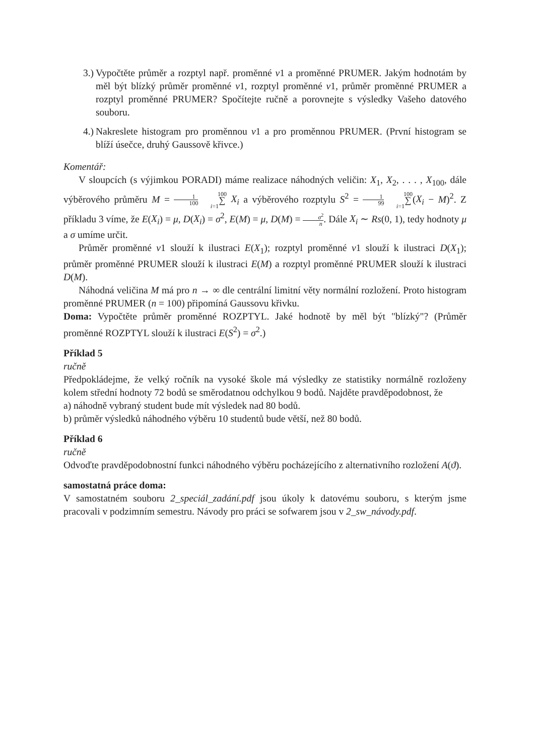3.) Vypočtěte průměr a rozptyl např. proměnné v1 a proměnné PRUMER. Jakým hodnotám by měl být blízký průměr proměnné v1, rozptyl proměnné v1, průměr proměnné PRUMER a rozptyl proměnné PRUMER? Spočítejte ručně a porovnejte s výsledky Vašeho datového souboru.
4.) Nakreslete histogram pro proměnnou v1 a pro proměnnou PRUMER. (První histogram se blíží úsečce, druhý Gaussově křivce.)
Komentář:
V sloupcích (s výjimkou PORADI) máme realizace náhodných veličin: X<sub>1</sub>, X<sub>2</sub>, . . . , X<sub>100</sub>, dále výběrového průměru M = 1 100 100 ∑ i=1 X<sub>i</sub> a výběrového rozptylu S<sup>2</sup> = 1 99 100 ∑ i=1(X<sub>i</sub> − M)<sup>2</sup>. Z příkladu 3 víme, že E(X<sub>i</sub>) = μ, D(X<sub>i</sub>) = σ<sup>2</sup>, E(M) = μ, D(M) = σ<sup>2</sup> n. Dále X<sub>i</sub> ∼ Rs(0, 1), tedy hodnoty μ a σ umíme určit.
Průměr proměnné v1 slouží k ilustraci E(X<sub>1</sub>); rozptyl proměnné v1 slouží k ilustraci D(X<sub>1</sub>); průměr proměnné PRUMER slouží k ilustraci E(M) a rozptyl proměnné PRUMER slouží k ilustraci D(M).
Náhodná veličina M má pro n → ∞ dle centrální limitní věty normální rozložení. Proto histogram proměnné PRUMER (n = 100) připomíná Gaussovu křivku.
Doma: Vypočtěte průměr proměnné ROZPTYL. Jaké hodnotě by měl být "blízký"? (Průměr proměnné ROZPTYL slouží k ilustraci E(S<sup>2</sup>) = σ<sup>2</sup>.)
Příklad 5
ručně
Předpokládejme, že velký ročník na vysoké škole má výsledky ze statistiky normálně rozloženy kolem střední hodnoty 72 bodů se směrodatnou odchylkou 9 bodů. Najděte pravděpodobnost, že
a) náhodně vybraný student bude mít výsledek nad 80 bodů.
b) průměr výsledků náhodného výběru 10 studentů bude větší, než 80 bodů.
Příklad 6
ručně
Odvoďte pravděpodobnostní funkci náhodného výběru pocházejícího z alternativního rozložení A(ϑ).
samostatná práce doma:
V samostatném souboru 2_speciál_zadání.pdf jsou úkoly k datovému souboru, s kterým jsme pracovali v podzimním semestru. Návody pro práci se sofwarem jsou v 2_sw_návody.pdf.